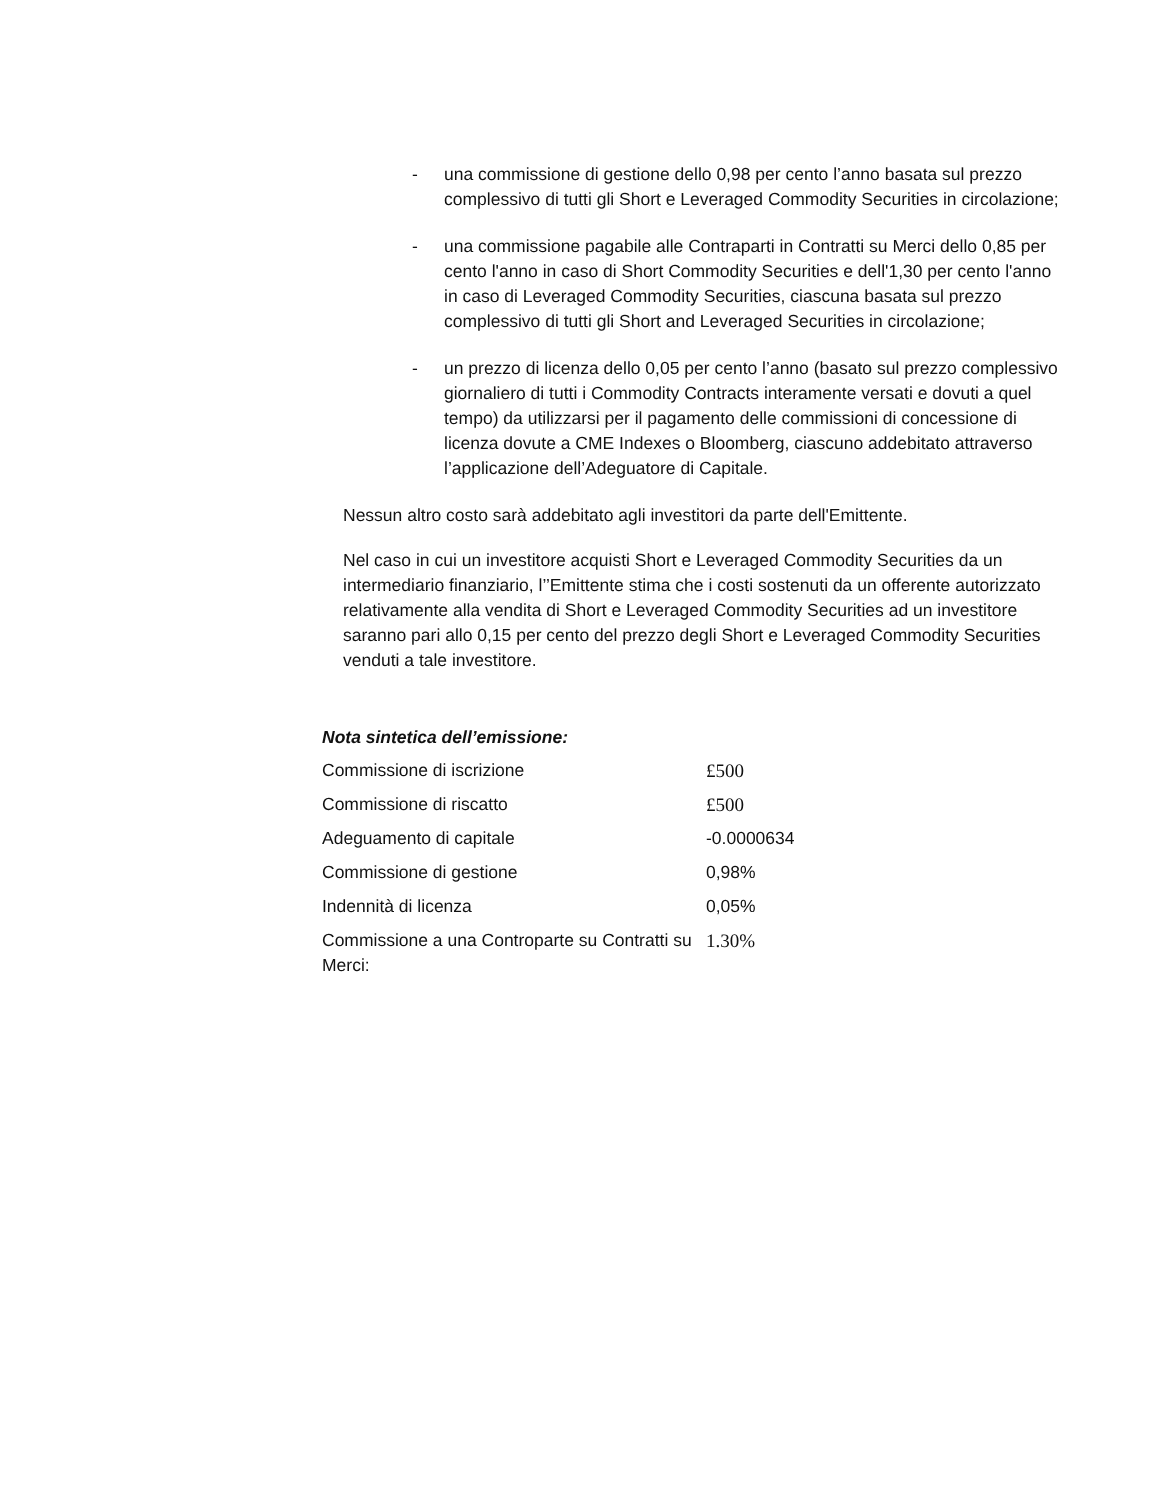- una commissione di gestione dello 0,98 per cento l’anno basata sul prezzo complessivo di tutti gli Short e Leveraged Commodity Securities in circolazione;
- una commissione pagabile alle Contraparti in Contratti su Merci dello 0,85 per cento l'anno in caso di Short Commodity Securities e dell'1,30 per cento l'anno in caso di Leveraged Commodity Securities, ciascuna basata sul prezzo complessivo di tutti gli Short and Leveraged Securities in circolazione;
- un prezzo di licenza dello 0,05 per cento l’anno (basato sul prezzo complessivo giornaliero di tutti i Commodity Contracts interamente versati e dovuti a quel tempo) da utilizzarsi per il pagamento delle commissioni di concessione di licenza dovute a CME Indexes o Bloomberg, ciascuno addebitato attraverso l’applicazione dell’Adeguatore di Capitale.
Nessun altro costo sarà addebitato agli investitori da parte dell'Emittente.
Nel caso in cui un investitore acquisti Short e Leveraged Commodity Securities da un intermediario finanziario, l’’Emittente stima che i costi sostenuti da un offerente autorizzato relativamente alla vendita di Short e Leveraged Commodity Securities ad un investitore saranno pari allo 0,15 per cento del prezzo degli Short e Leveraged Commodity Securities venduti a tale investitore.
Nota sintetica dell’emissione:
| Commissione di iscrizione | £500 |
| Commissione di riscatto | £500 |
| Adeguamento di capitale | -0.0000634 |
| Commissione di gestione | 0,98% |
| Indennità di licenza | 0,05% |
| Commissione a una Controparte su Contratti su Merci: | 1.30% |